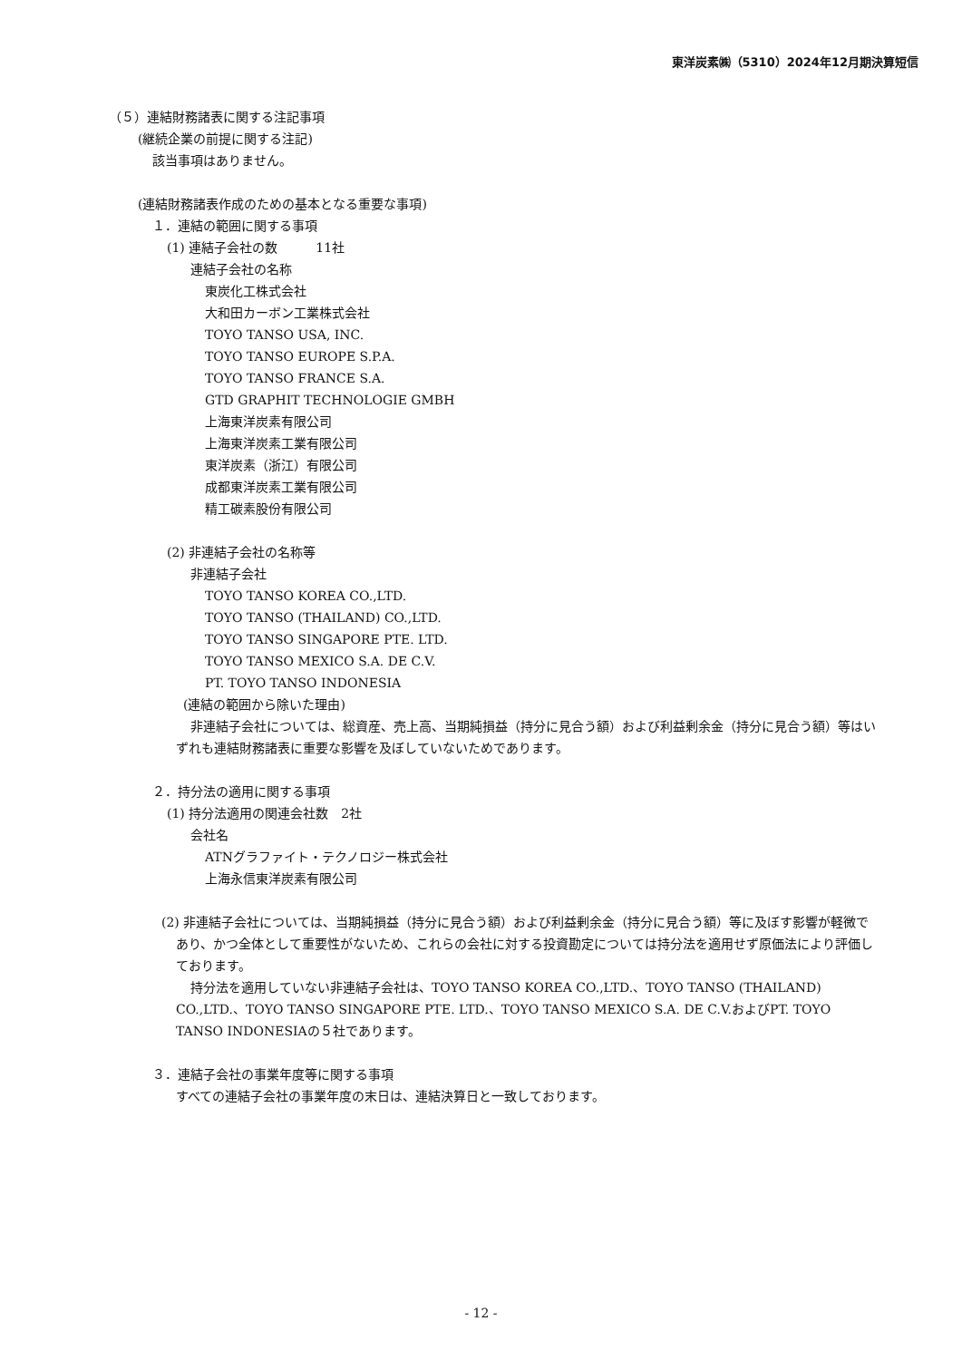東洋炭素㈱（5310）2024年12月期決算短信
（５）連結財務諸表に関する注記事項
(継続企業の前提に関する注記)
該当事項はありません。
(連結財務諸表作成のための基本となる重要な事項)
１．連結の範囲に関する事項
(1) 連結子会社の数　　　11社
連結子会社の名称
東炭化工株式会社
大和田カーボン工業株式会社
TOYO TANSO USA, INC.
TOYO TANSO EUROPE S.P.A.
TOYO TANSO FRANCE S.A.
GTD GRAPHIT TECHNOLOGIE GMBH
上海東洋炭素有限公司
上海東洋炭素工業有限公司
東洋炭素（浙江）有限公司
成都東洋炭素工業有限公司
精工碳素股份有限公司
(2) 非連結子会社の名称等
非連結子会社
TOYO TANSO KOREA CO.,LTD.
TOYO TANSO (THAILAND) CO.,LTD.
TOYO TANSO SINGAPORE PTE. LTD.
TOYO TANSO MEXICO S.A. DE C.V.
PT. TOYO TANSO INDONESIA
(連結の範囲から除いた理由)
非連結子会社については、総資産、売上高、当期純損益（持分に見合う額）および利益剰余金（持分に見合う額）等はいずれも連結財務諸表に重要な影響を及ぼしていないためであります。
２．持分法の適用に関する事項
(1) 持分法適用の関連会社数　2社
会社名
ATNグラファイト・テクノロジー株式会社
上海永信東洋炭素有限公司
(2) 非連結子会社については、当期純損益（持分に見合う額）および利益剰余金（持分に見合う額）等に及ぼす影響が軽微であり、かつ全体として重要性がないため、これらの会社に対する投資勘定については持分法を適用せず原価法により評価しております。
持分法を適用していない非連結子会社は、TOYO TANSO KOREA CO.,LTD.、TOYO TANSO (THAILAND) CO.,LTD.、TOYO TANSO SINGAPORE PTE. LTD.、TOYO TANSO MEXICO S.A. DE C.V.およびPT. TOYO TANSO INDONESIAの５社であります。
３．連結子会社の事業年度等に関する事項
すべての連結子会社の事業年度の末日は、連結決算日と一致しております。
- 12 -